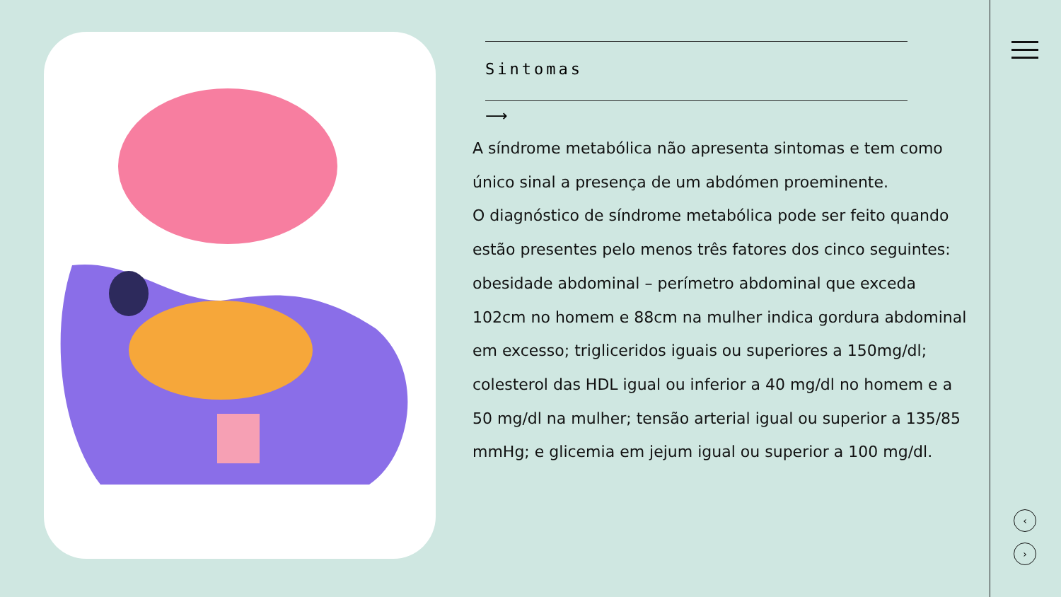Sintomas
⟶
A síndrome metabólica não apresenta sintomas e tem como único sinal a presença de um abdómen proeminente.
O diagnóstico de síndrome metabólica pode ser feito quando estão presentes pelo menos três fatores dos cinco seguintes: obesidade abdominal – perímetro abdominal que exceda 102cm no homem e 88cm na mulher indica gordura abdominal em excesso; trigliceridos iguais ou superiores a 150mg/dl; colesterol das HDL igual ou inferior a 40 mg/dl no homem e a 50 mg/dl na mulher; tensão arterial igual ou superior a 135/85 mmHg; e glicemia em jejum igual ou superior a 100 mg/dl.
‹
›